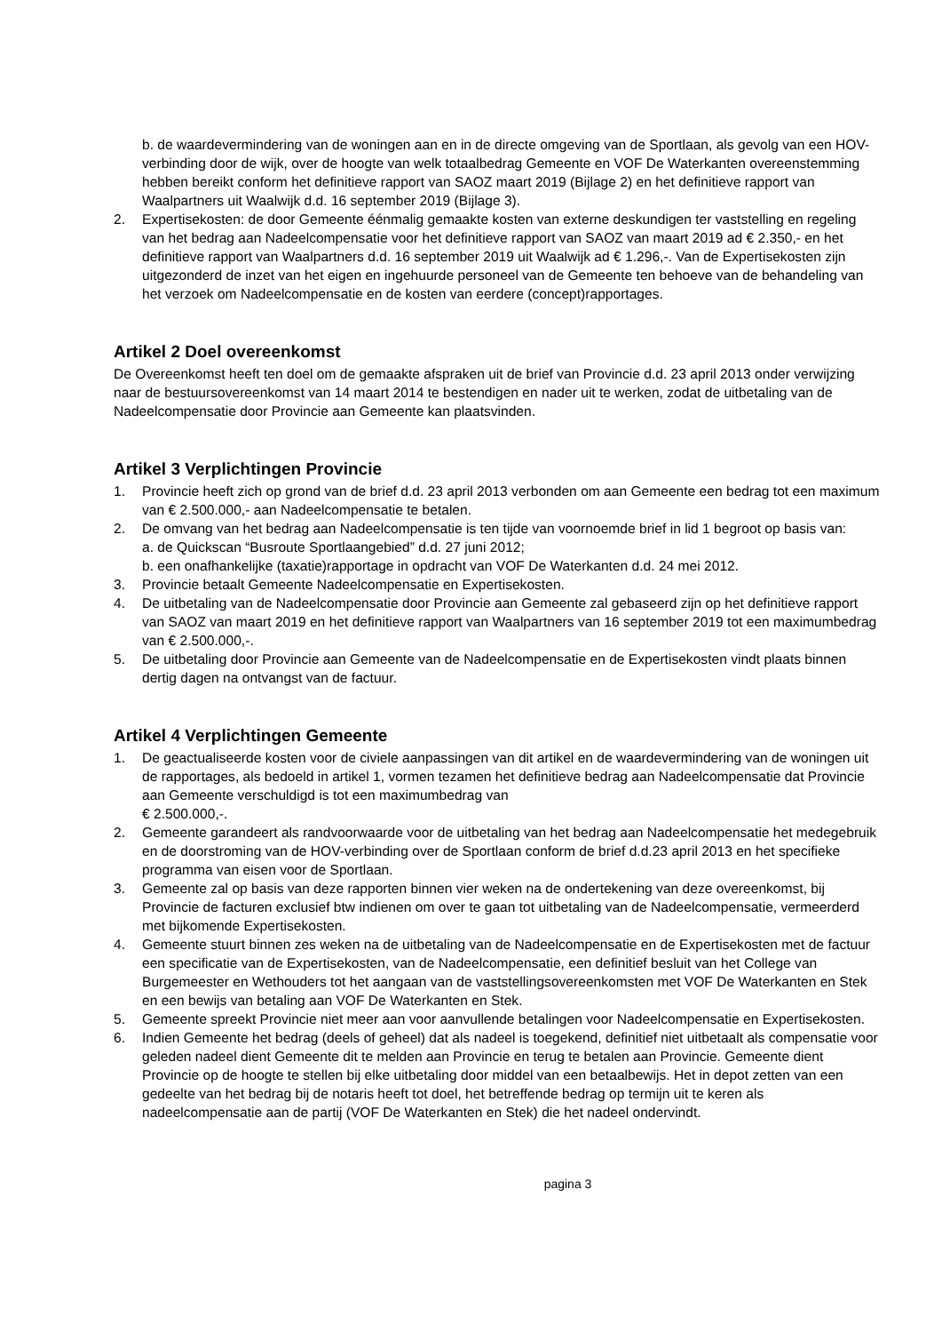b. de waardevermindering van de woningen aan en in de directe omgeving van de Sportlaan, als gevolg van een HOV-verbinding door de wijk, over de hoogte van welk totaalbedrag Gemeente en VOF De Waterkanten overeenstemming hebben bereikt conform het definitieve rapport van SAOZ maart 2019 (Bijlage 2) en het definitieve rapport van Waalpartners uit Waalwijk d.d. 16 september 2019 (Bijlage 3).
2. Expertisekosten: de door Gemeente éénmalig gemaakte kosten van externe deskundigen ter vaststelling en regeling van het bedrag aan Nadeelcompensatie voor het definitieve rapport van SAOZ van maart 2019 ad € 2.350,- en het definitieve rapport van Waalpartners d.d. 16 september 2019 uit Waalwijk ad € 1.296,-. Van de Expertisekosten zijn uitgezonderd de inzet van het eigen en ingehuurde personeel van de Gemeente ten behoeve van de behandeling van het verzoek om Nadeelcompensatie en de kosten van eerdere (concept)rapportages.
Artikel 2 Doel overeenkomst
De Overeenkomst heeft ten doel om de gemaakte afspraken uit de brief van Provincie d.d. 23 april 2013 onder verwijzing naar de bestuursovereenkomst van 14 maart 2014 te bestendigen en nader uit te werken, zodat de uitbetaling van de Nadeelcompensatie door Provincie aan Gemeente kan plaatsvinden.
Artikel 3 Verplichtingen Provincie
1. Provincie heeft zich op grond van de brief d.d. 23 april 2013 verbonden om aan Gemeente een bedrag tot een maximum van € 2.500.000,- aan Nadeelcompensatie te betalen.
2. De omvang van het bedrag aan Nadeelcompensatie is ten tijde van voornoemde brief in lid 1 begroot op basis van:
a. de Quickscan “Busroute Sportlaangebied” d.d. 27 juni 2012;
b. een onafhankelijke (taxatie)rapportage in opdracht van VOF De Waterkanten d.d. 24 mei 2012.
3. Provincie betaalt Gemeente Nadeelcompensatie en Expertisekosten.
4. De uitbetaling van de Nadeelcompensatie door Provincie aan Gemeente zal gebaseerd zijn op het definitieve rapport van SAOZ van maart 2019 en het definitieve rapport van Waalpartners van 16 september 2019 tot een maximumbedrag van € 2.500.000,-.
5. De uitbetaling door Provincie aan Gemeente van de Nadeelcompensatie en de Expertisekosten vindt plaats binnen dertig dagen na ontvangst van de factuur.
Artikel 4 Verplichtingen Gemeente
1. De geactualiseerde kosten voor de civiele aanpassingen van dit artikel en de waardevermindering van de woningen uit de rapportages, als bedoeld in artikel 1, vormen tezamen het definitieve bedrag aan Nadeelcompensatie dat Provincie aan Gemeente verschuldigd is tot een maximumbedrag van
€ 2.500.000,-.
2. Gemeente garandeert als randvoorwaarde voor de uitbetaling van het bedrag aan Nadeelcompensatie het medegebruik en de doorstroming van de HOV-verbinding over de Sportlaan conform de brief d.d.23 april 2013 en het specifieke programma van eisen voor de Sportlaan.
3. Gemeente zal op basis van deze rapporten binnen vier weken na de ondertekening van deze overeenkomst, bij Provincie de facturen exclusief btw indienen om over te gaan tot uitbetaling van de Nadeelcompensatie, vermeerderd met bijkomende Expertisekosten.
4. Gemeente stuurt binnen zes weken na de uitbetaling van de Nadeelcompensatie en de Expertisekosten met de factuur een specificatie van de Expertisekosten, van de Nadeelcompensatie, een definitief besluit van het College van Burgemeester en Wethouders tot het aangaan van de vaststellingsovereenkomsten met VOF De Waterkanten en Stek en een bewijs van betaling aan VOF De Waterkanten en Stek.
5. Gemeente spreekt Provincie niet meer aan voor aanvullende betalingen voor Nadeelcompensatie en Expertisekosten.
6. Indien Gemeente het bedrag (deels of geheel) dat als nadeel is toegekend, definitief niet uitbetaalt als compensatie voor geleden nadeel dient Gemeente dit te melden aan Provincie en terug te betalen aan Provincie. Gemeente dient Provincie op de hoogte te stellen bij elke uitbetaling door middel van een betaalbewijs. Het in depot zetten van een gedeelte van het bedrag bij de notaris heeft tot doel, het betreffende bedrag op termijn uit te keren als nadeelcompensatie aan de partij (VOF De Waterkanten en Stek) die het nadeel ondervindt.
pagina 3